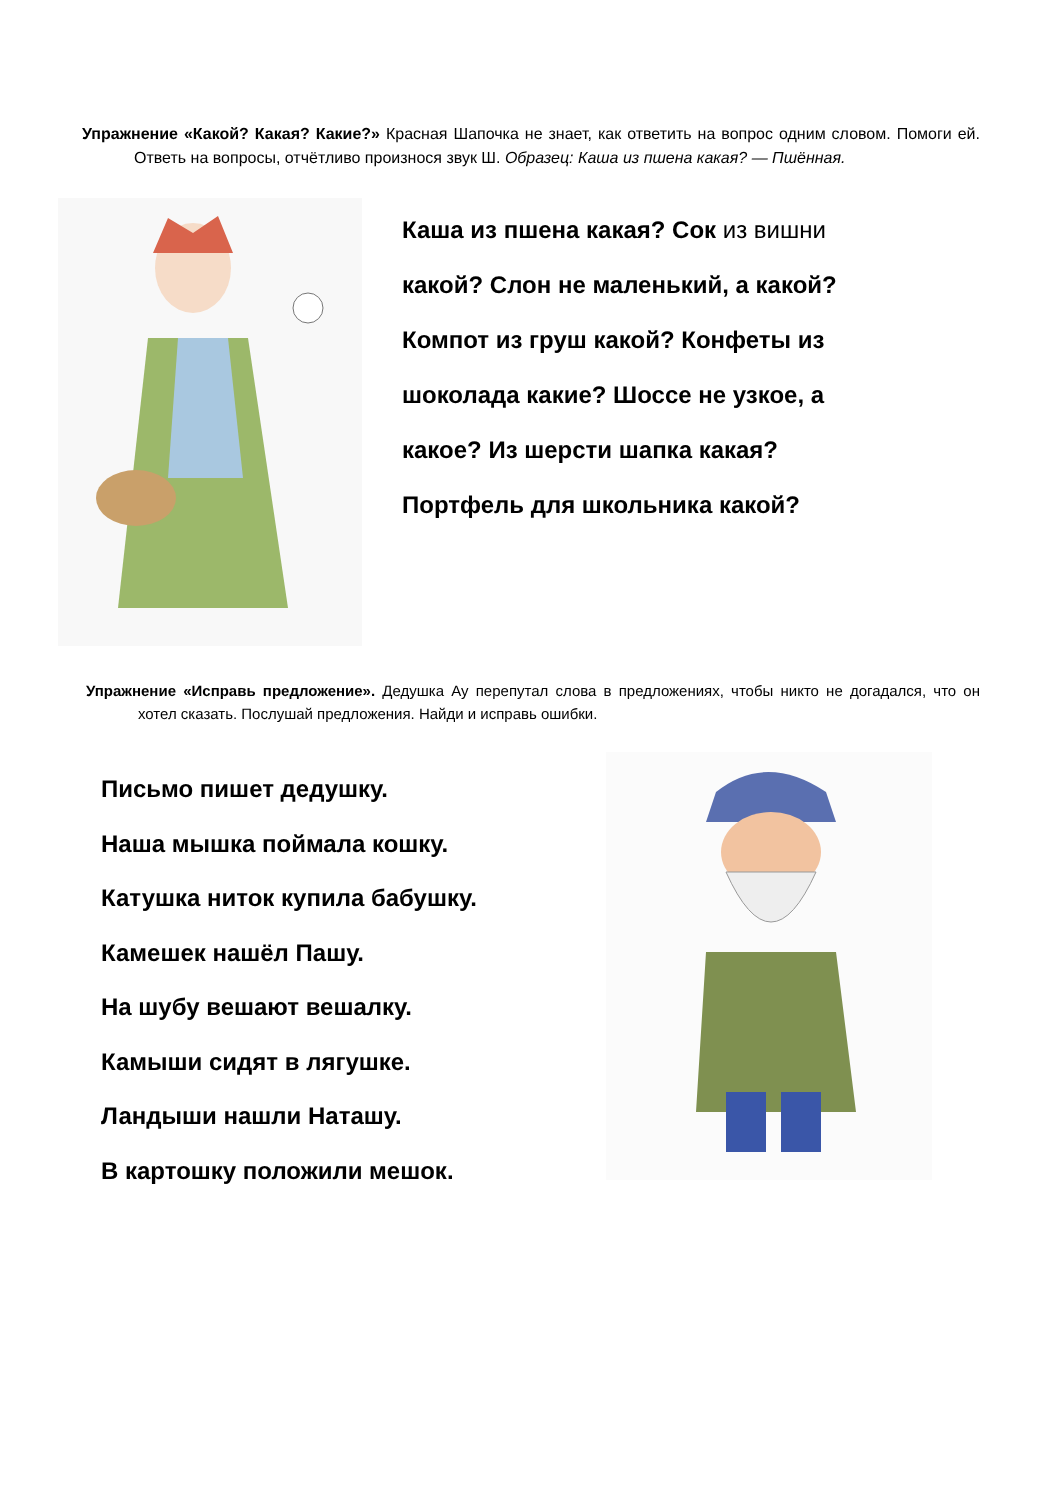Упражнение «Какой? Какая? Какие?» Красная Шапочка не знает, как ответить на вопрос одним словом. Помоги ей. Ответь на вопросы, отчётливо произнося звук Ш. Образец: Каша из пшена какая? — Пшённая.
Каша из пшена какая? Сок из вишни какой? Слон не маленький, а какой? Компот из груш какой? Конфеты из шоколада какие? Шоссе не узкое, а какое? Из шерсти шапка какая? Портфель для школьника какой?
Упражнение «Исправь предложение». Дедушка Ау перепутал слова в предложениях, чтобы никто не догадался, что он хотел сказать. Послушай предложения. Найди и исправь ошибки.
Письмо пишет дедушку.
Наша мышка поймала кошку.
Катушка ниток купила бабушку.
Камешек нашёл Пашу.
На шубу вешают вешалку.
Камыши сидят в лягушке.
Ландыши нашли Наташу.
В картошку положили мешок.